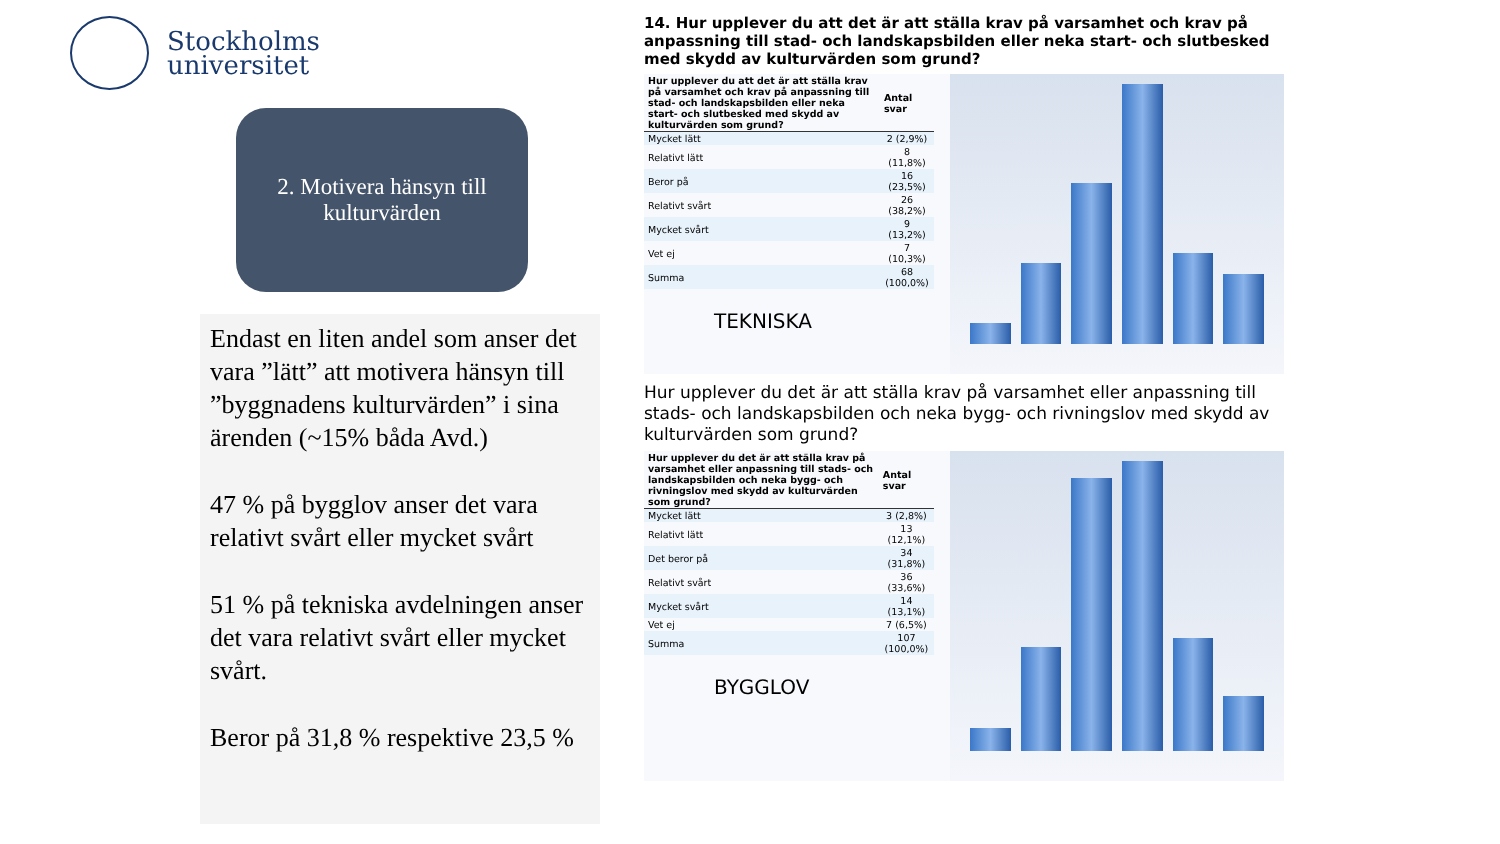Stockholms
universitet
2. Motivera hänsyn till
kulturvärden
Endast en liten andel som anser det vara ”lätt” att motivera hänsyn till ”byggnadens kulturvärden” i sina ärenden (~15% båda Avd.)
47 % på bygglov anser det vara relativt svårt eller mycket svårt
51 % på tekniska avdelningen anser det vara relativt svårt eller mycket svårt.
Beror på 31,8 % respektive 23,5 %
14. Hur upplever du att det är att ställa krav på varsamhet och krav på anpassning till stad- och landskapsbilden eller neka start- och slutbesked med skydd av kulturvärden som grund?
| Hur upplever du att det är att ställa krav på varsamhet och krav på anpassning till stad- och landskapsbilden eller neka start- och slutbesked med skydd av kulturvärden som grund? | Antal svar |
| --- | --- |
| Mycket lätt | 2 (2,9%) |
| Relativt lätt | 8 (11,8%) |
| Beror på | 16 (23,5%) |
| Relativt svårt | 26 (38,2%) |
| Mycket svårt | 9 (13,2%) |
| Vet ej | 7 (10,3%) |
| Summa | 68 (100,0%) |
TEKNISKA
Hur upplever du det är att ställa krav på varsamhet eller anpassning till stads- och landskapsbilden och neka bygg- och rivningslov med skydd av kulturvärden som grund?
| Hur upplever du det är att ställa krav på varsamhet eller anpassning till stads- och landskapsbilden och neka bygg- och rivningslov med skydd av kulturvärden som grund? | Antal svar |
| --- | --- |
| Mycket lätt | 3 (2,8%) |
| Relativt lätt | 13 (12,1%) |
| Det beror på | 34 (31,8%) |
| Relativt svårt | 36 (33,6%) |
| Mycket svårt | 14 (13,1%) |
| Vet ej | 7 (6,5%) |
| Summa | 107 (100,0%) |
BYGGLOV